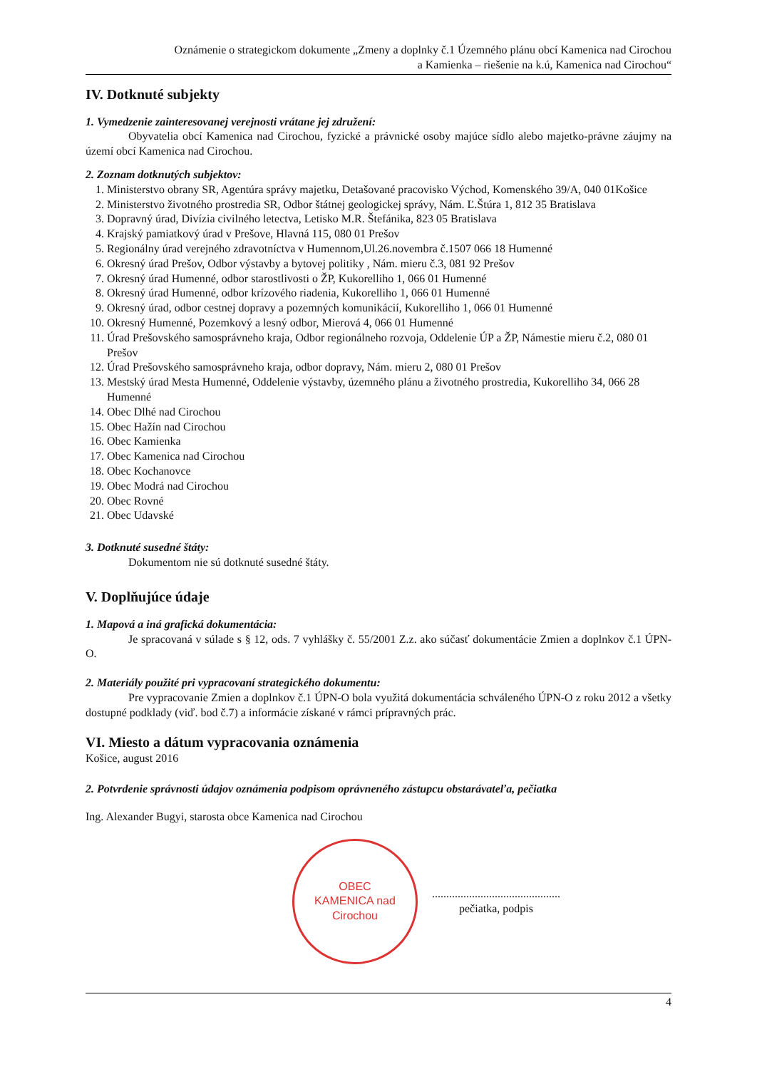Oznámenie o strategickom dokumente „Zmeny a doplnky č.1 Územného plánu obcí Kamenica nad Cirochou
a Kamienka – riešenie na k.ú, Kamenica nad Cirochou“
IV. Dotknuté subjekty
1. Vymedzenie zainteresovanej verejnosti vrátane jej združení:
Obyvatelia obcí Kamenica nad Cirochou, fyzické a právnické osoby majúce sídlo alebo majetko-právne záujmy na území obcí Kamenica nad Cirochou.
2. Zoznam dotknutých subjektov:
1. Ministerstvo obrany SR, Agentúra správy majetku, Detašované pracovisko Východ, Komenského 39/A, 040 01Košice
2. Ministerstvo životného prostredia SR, Odbor štátnej geologickej správy, Nám. Ľ.Štúra 1, 812 35 Bratislava
3. Dopravný úrad, Divízia civilného letectva, Letisko M.R. Štefánika, 823 05 Bratislava
4. Krajský pamiatkový úrad v Prešove, Hlavná 115, 080 01 Prešov
5. Regionálny úrad verejného zdravotníctva v Humennom,Ul.26.novembra č.1507 066 18 Humenné
6. Okresný úrad Prešov, Odbor výstavby a bytovej politiky , Nám. mieru č.3, 081 92 Prešov
7. Okresný úrad Humenné, odbor starostlivosti o ŽP, Kukorelliho 1, 066 01 Humenné
8. Okresný úrad Humenné, odbor krízového riadenia, Kukorelliho 1, 066 01 Humenné
9. Okresný úrad, odbor cestnej dopravy a pozemných komunikácií, Kukorelliho 1, 066 01 Humenné
10. Okresný Humenné, Pozemkový a lesný odbor, Mierová 4, 066 01 Humenné
11. Úrad Prešovského samosprávneho kraja, Odbor regionálneho rozvoja, Oddelenie ÚP a ŽP, Námestie mieru č.2, 080 01 Prešov
12. Úrad Prešovského samosprávneho kraja, odbor dopravy, Nám. mieru 2, 080 01 Prešov
13. Mestský úrad Mesta Humenné, Oddelenie výstavby, územného plánu a životného prostredia, Kukorelliho 34, 066 28 Humenné
14. Obec Dlhé nad Cirochou
15. Obec Hažín nad Cirochou
16. Obec Kamienka
17. Obec Kamenica nad Cirochou
18. Obec Kochanovce
19. Obec Modrá nad Cirochou
20. Obec Rovné
21. Obec Udavské
3. Dotknuté susedné štáty:
Dokumentom nie sú dotknuté susedné štáty.
V. Doplňujúce údaje
1. Mapová a iná grafická dokumentácia:
Je spracovaná v súlade s § 12, ods. 7 vyhlášky č. 55/2001 Z.z. ako súčasť dokumentácie Zmien a doplnkov č.1 ÚPN-O.
2. Materiály použité pri vypracovaní strategického dokumentu:
Pre vypracovanie Zmien a doplnkov č.1 ÚPN-O bola využitá dokumentácia schváleného ÚPN-O z roku 2012 a všetky dostupné podklady (viď. bod č.7) a informácie získané v rámci prípravných prác.
VI. Miesto a dátum vypracovania oznámenia
Košice, august 2016
2. Potvrdenie správnosti údajov oznámenia podpisom oprávneného zástupcu obstarávateľa, pečiatka
Ing. Alexander Bugyi, starosta obce Kamenica nad Cirochou
OBEC
KAMENICA nad Cirochou
.............................................
pečiatka, podpis
4